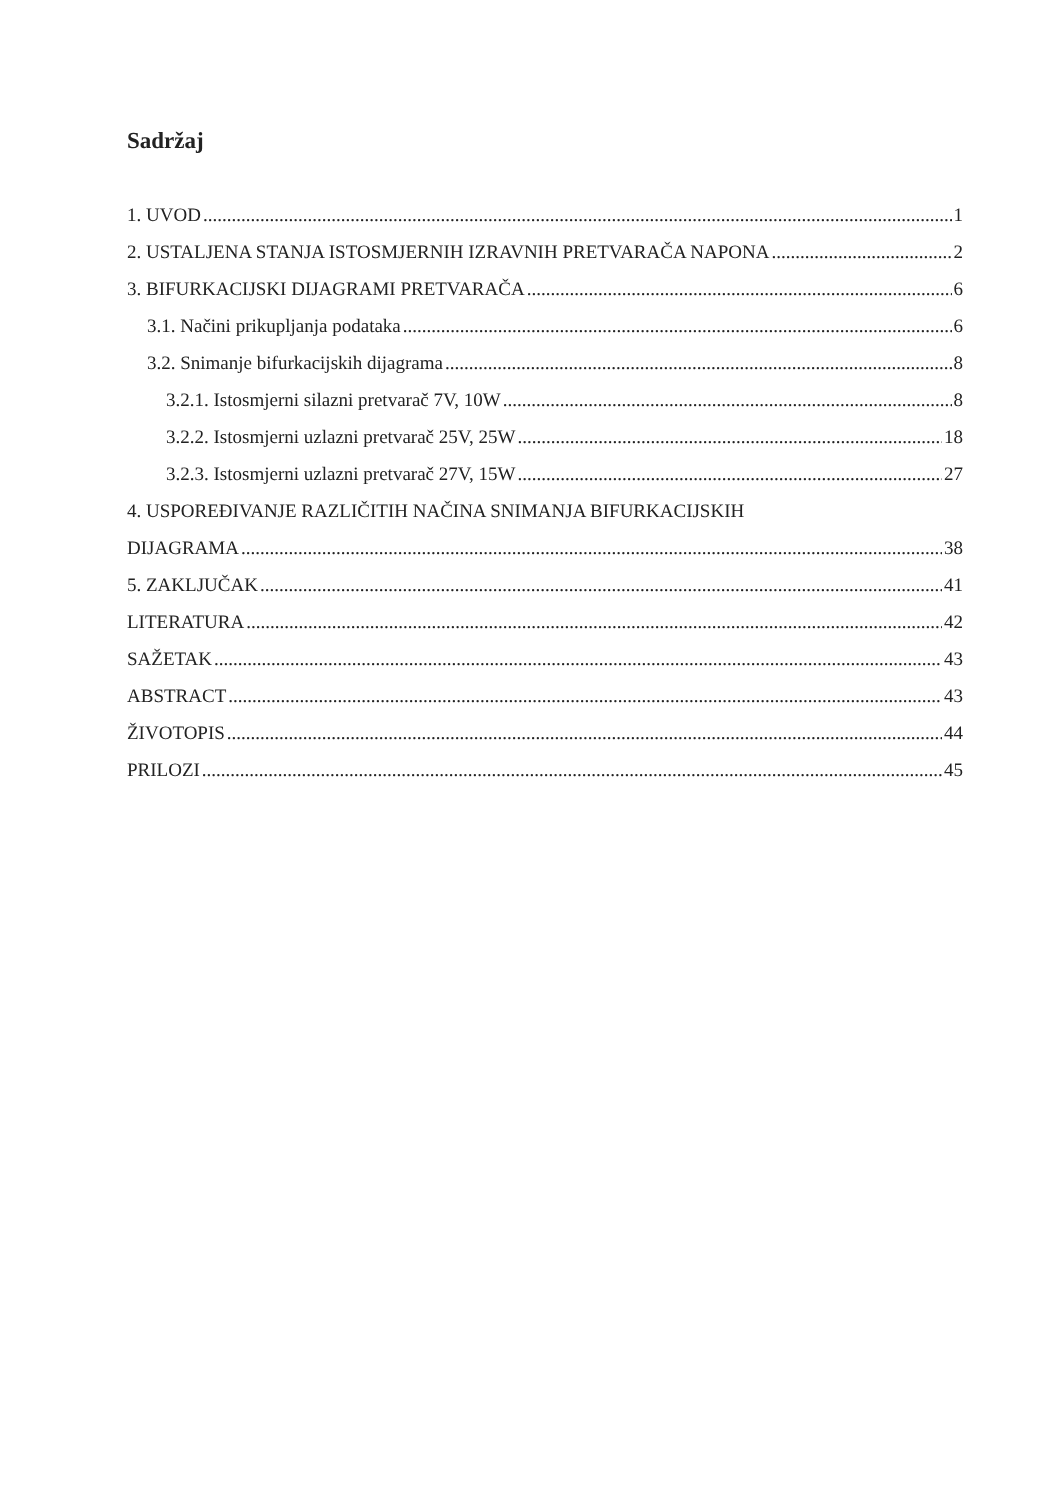Sadržaj
1. UVOD 1
2. USTALJENA STANJA ISTOSMJERNIH IZRAVNIH PRETVARAČA NAPONA 2
3. BIFURKACIJSKI DIJAGRAMI PRETVARAČA 6
3.1. Načini prikupljanja podataka 6
3.2. Snimanje bifurkacijskih dijagrama 8
3.2.1. Istosmjerni silazni pretvarač 7V, 10W 8
3.2.2. Istosmjerni uzlazni pretvarač 25V, 25W 18
3.2.3. Istosmjerni uzlazni pretvarač 27V, 15W 27
4. USPOREĐIVANJE RAZLIČITIH NAČINA SNIMANJA BIFURKACIJSKIH
DIJAGRAMA 38
5. ZAKLJUČAK 41
LITERATURA 42
SAŽETAK 43
ABSTRACT 43
ŽIVOTOPIS 44
PRILOZI 45